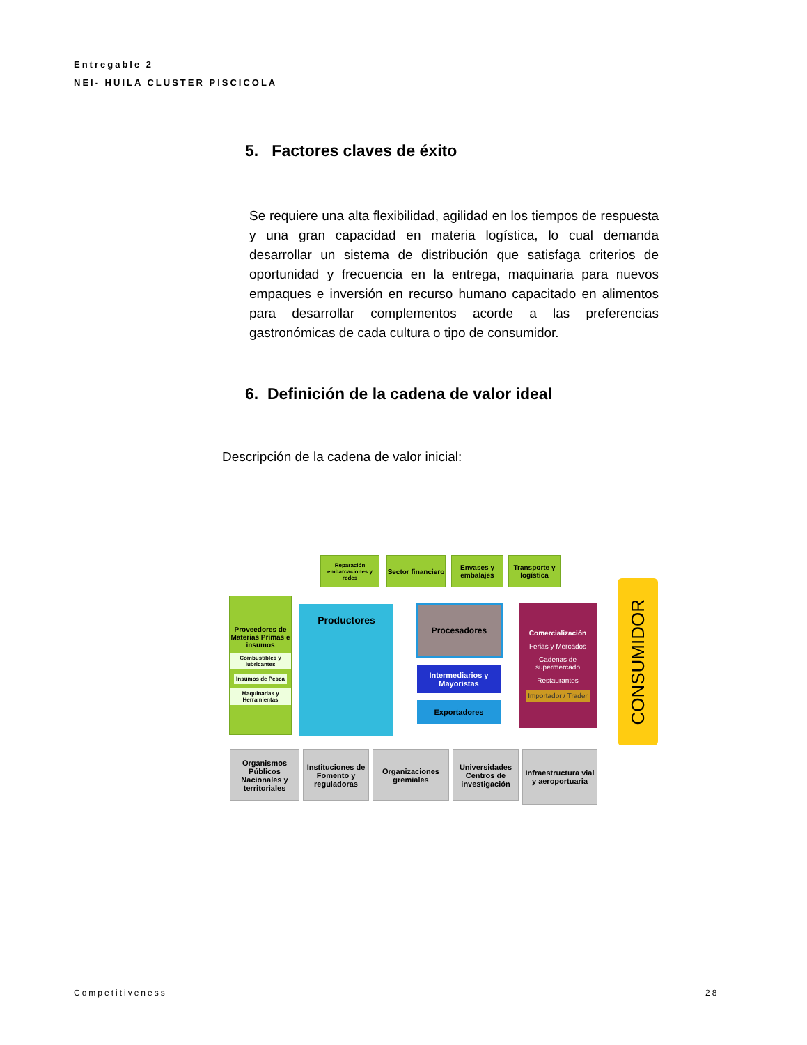Entregable 2
NEI- HUILA CLUSTER PISCICOLA
5. Factores claves de éxito
Se requiere una alta flexibilidad, agilidad en los tiempos de respuesta y una gran capacidad en materia logística, lo cual demanda desarrollar un sistema de distribución que satisfaga criterios de oportunidad y frecuencia en la entrega, maquinaria para nuevos empaques e inversión en recurso humano capacitado en alimentos para desarrollar complementos acorde a las preferencias gastronómicas de cada cultura o tipo de consumidor.
6. Definición de la cadena de valor ideal
Descripción de la cadena de valor inicial:
Reparación embarcaciones y redes
Sector financiero
Envases y embalajes
Transporte y logística
Proveedores de Materias Primas e insumos
Combustibles y lubricantes
Insumos de Pesca
Maquinarias y Herramientas
Productores Procesadores
Intermediarios y Mayoristas
Exportadores
Comercialización
Ferias y Mercados
Cadenas de supermercado
Restaurantes
Importador / Trader
CONSUMIDOR
Organismos Públicos Nacionales y territoriales
Instituciones de Fomento y reguladoras
Organizaciones gremiales
Universidades Centros de investigación
Infraestructura vial y aeroportuaria
Competitiveness 28